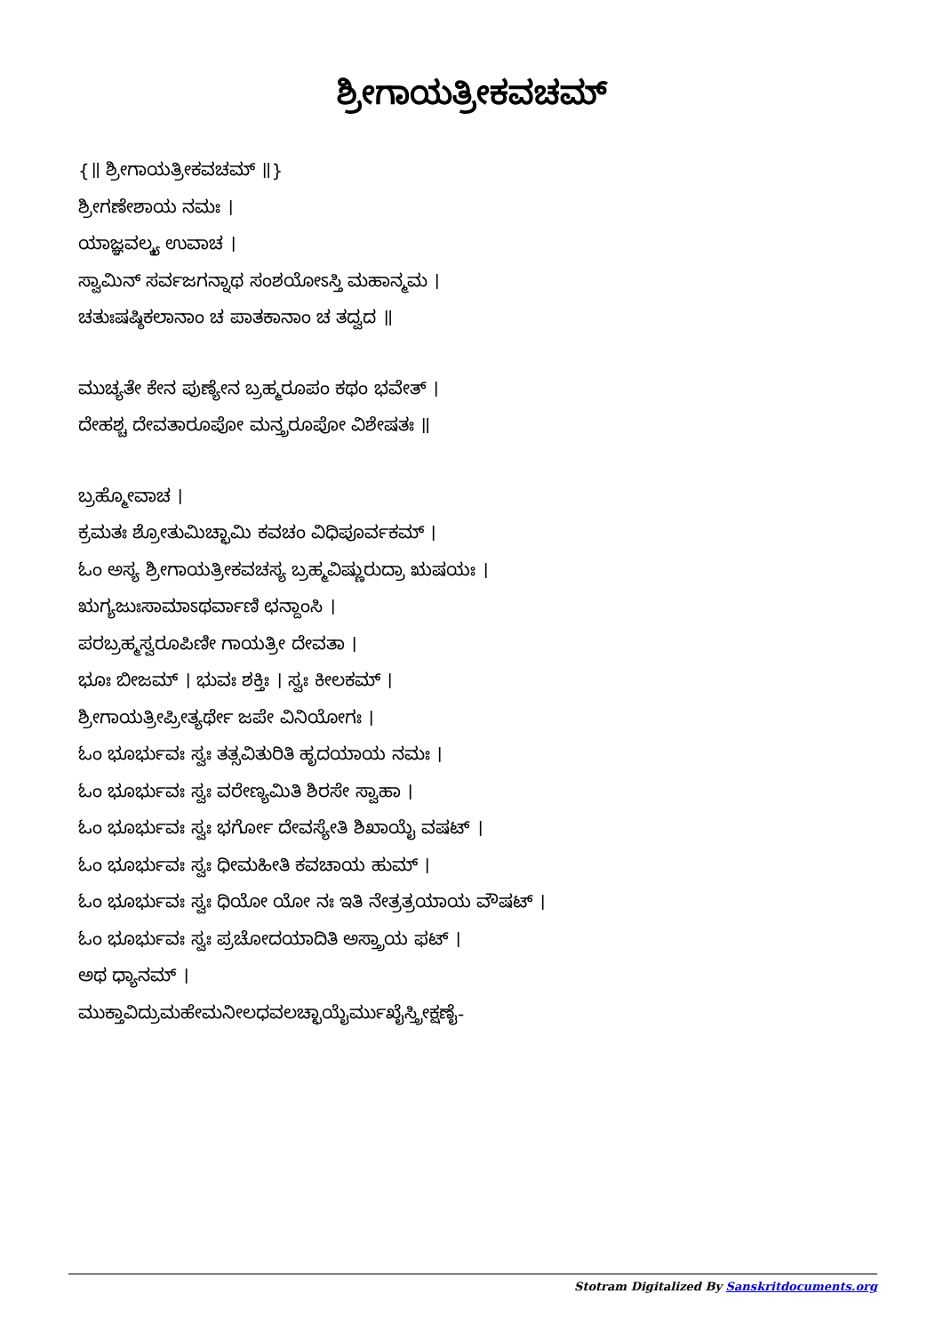ಶ್ರೀಗಾಯತ್ರೀಕವಚಮ್
{॥ ಶ್ರೀಗಾಯತ್ರೀಕವಚಮ್ ॥}
ಶ್ರೀಗಣೇಶಾಯ ನಮಃ ।
ಯಾಜ್ಞವಲ್ಕ್ಯ ಉವಾಚ ।
ಸ್ವಾಮಿನ್ ಸರ್ವಜಗನ್ನಾಥ ಸಂಶಯೋಽಸ್ತಿ ಮಹಾನ್ಮಮ ।
ಚತುಃಷಷ್ಠಿಕಲಾನಾಂ ಚ ಪಾತಕಾನಾಂ ಚ ತದ್ವದ ॥
ಮುಚ್ಯತೇ ಕೇನ ಪುಣ್ಯೇನ ಬ್ರಹ್ಮರೂಪಂ ಕಥಂ ಭವೇತ್ ।
ದೇಹಶ್ಚ ದೇವತಾರೂಪೋ ಮನ್ತ್ರರೂಪೋ ವಿಶೇಷತಃ ॥
ಬ್ರಹ್ಮೋವಾಚ ।
ಕ್ರಮತಃ ಶ್ರೋತುಮಿಚ್ಛಾಮಿ ಕವಚಂ ವಿಧಿಪೂರ್ವಕಮ್ ।
ಓಂ ಅಸ್ಯ ಶ್ರೀಗಾಯತ್ರೀಕವಚಸ್ಯ ಬ್ರಹ್ಮವಿಷ್ಣುರುದ್ರಾ ಋಷಯಃ ।
ಋಗ್ಯಜುಃಸಾಮಾಽಥರ್ವಾಣಿ ಛನ್ದಾಂಸಿ ।
ಪರಬ್ರಹ್ಮಸ್ವರೂಪಿಣೀ ಗಾಯತ್ರೀ ದೇವತಾ ।
ಭೂಃ ಬೀಜಮ್ । ಭುವಃ ಶಕ್ತಿಃ । ಸ್ವಃ ಕೀಲಕಮ್ ।
ಶ್ರೀಗಾಯತ್ರೀಪ್ರೀತ್ಯರ್ಥೇ ಜಪೇ ವಿನಿಯೋಗಃ ।
ಓಂ ಭೂರ್ಭುವಃ ಸ್ವಃ ತತ್ಸವಿತುರಿತಿ ಹೃದಯಾಯ ನಮಃ ।
ಓಂ ಭೂರ್ಭುವಃ ಸ್ವಃ ವರೇಣ್ಯಮಿತಿ ಶಿರಸೇ ಸ್ವಾಹಾ ।
ಓಂ ಭೂರ್ಭುವಃ ಸ್ವಃ ಭರ್ಗೋ ದೇವಸ್ಯೇತಿ ಶಿಖಾಯೈ ವಷಟ್ ।
ಓಂ ಭೂರ್ಭುವಃ ಸ್ವಃ ಧೀಮಹೀತಿ ಕವಚಾಯ ಹುಮ್ ।
ಓಂ ಭೂರ್ಭುವಃ ಸ್ವಃ ಧಿಯೋ ಯೋ ನಃ ಇತಿ ನೇತ್ರತ್ರಯಾಯ ವೌಷಟ್ ।
ಓಂ ಭೂರ್ಭುವಃ ಸ್ವಃ ಪ್ರಚೋದಯಾದಿತಿ ಅಸ್ತ್ರಾಯ ಫಟ್ ।
ಅಥ ಧ್ಯಾನಮ್ ।
ಮುಕ್ತಾವಿದ್ರುಮಹೇಮನೀಲಧವಲಚ್ಛಾಯೈರ್ಮುಖೈಸ್ತ್ರೀಕ್ಷಣೈ-
Stotram Digitalized By Sanskritdocuments.org